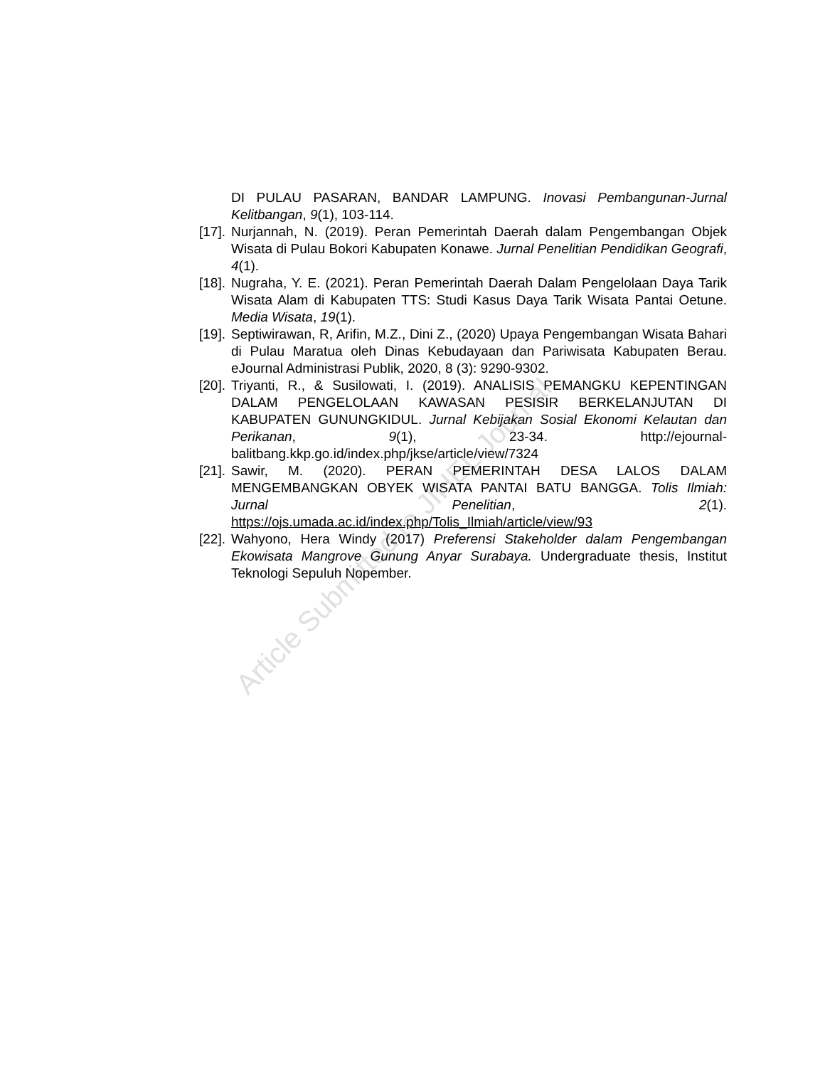Article Submitted to JIHEL Journal
DI PULAU PASARAN, BANDAR LAMPUNG. Inovasi Pembangunan-Jurnal Kelitbangan, 9(1), 103-114.
[17]. Nurjannah, N. (2019). Peran Pemerintah Daerah dalam Pengembangan Objek Wisata di Pulau Bokori Kabupaten Konawe. Jurnal Penelitian Pendidikan Geografi, 4(1).
[18]. Nugraha, Y. E. (2021). Peran Pemerintah Daerah Dalam Pengelolaan Daya Tarik Wisata Alam di Kabupaten TTS: Studi Kasus Daya Tarik Wisata Pantai Oetune. Media Wisata, 19(1).
[19]. Septiwirawan, R, Arifin, M.Z., Dini Z., (2020) Upaya Pengembangan Wisata Bahari di Pulau Maratua oleh Dinas Kebudayaan dan Pariwisata Kabupaten Berau. eJournal Administrasi Publik, 2020, 8 (3): 9290-9302.
[20]. Triyanti, R., & Susilowati, I. (2019). ANALISIS PEMANGKU KEPENTINGAN DALAM PENGELOLAAN KAWASAN PESISIR BERKELANJUTAN DI KABUPATEN GUNUNGKIDUL. Jurnal Kebijakan Sosial Ekonomi Kelautan dan Perikanan, 9(1), 23-34. http://ejournal-balitbang.kkp.go.id/index.php/jkse/article/view/7324
[21]. Sawir, M. (2020). PERAN PEMERINTAH DESA LALOS DALAM MENGEMBANGKAN OBYEK WISATA PANTAI BATU BANGGA. Tolis Ilmiah: Jurnal Penelitian, 2(1). https://ojs.umada.ac.id/index.php/Tolis_Ilmiah/article/view/93
[22]. Wahyono, Hera Windy (2017) Preferensi Stakeholder dalam Pengembangan Ekowisata Mangrove Gunung Anyar Surabaya. Undergraduate thesis, Institut Teknologi Sepuluh Nopember.